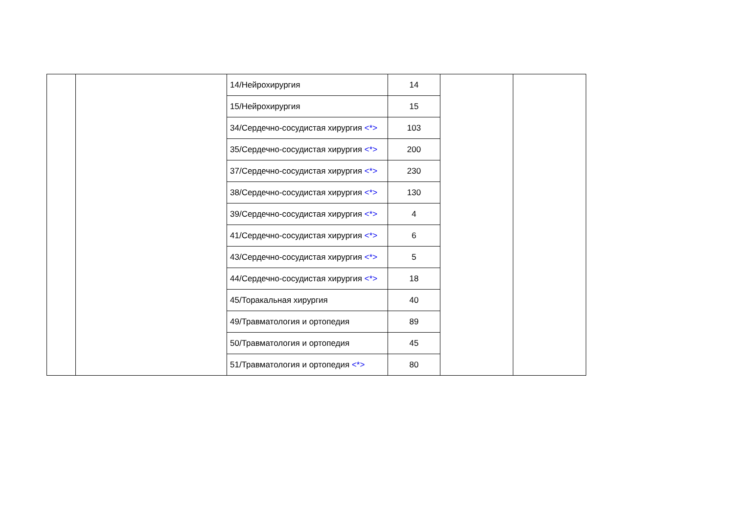| | | 14/Нейрохирургия | 14 | | |
| | | 15/Нейрохирургия | 15 | | |
| | | 34/Сердечно-сосудистая хирургия <*> | 103 | | |
| | | 35/Сердечно-сосудистая хирургия <*> | 200 | | |
| | | 37/Сердечно-сосудистая хирургия <*> | 230 | | |
| | | 38/Сердечно-сосудистая хирургия <*> | 130 | | |
| | | 39/Сердечно-сосудистая хирургия <*> | 4 | | |
| | | 41/Сердечно-сосудистая хирургия <*> | 6 | | |
| | | 43/Сердечно-сосудистая хирургия <*> | 5 | | |
| | | 44/Сердечно-сосудистая хирургия <*> | 18 | | |
| | | 45/Торакальная хирургия | 40 | | |
| | | 49/Травматология и ортопедия | 89 | | |
| | | 50/Травматология и ортопедия | 45 | | |
| | | 51/Травматология и ортопедия <*> | 80 | | |